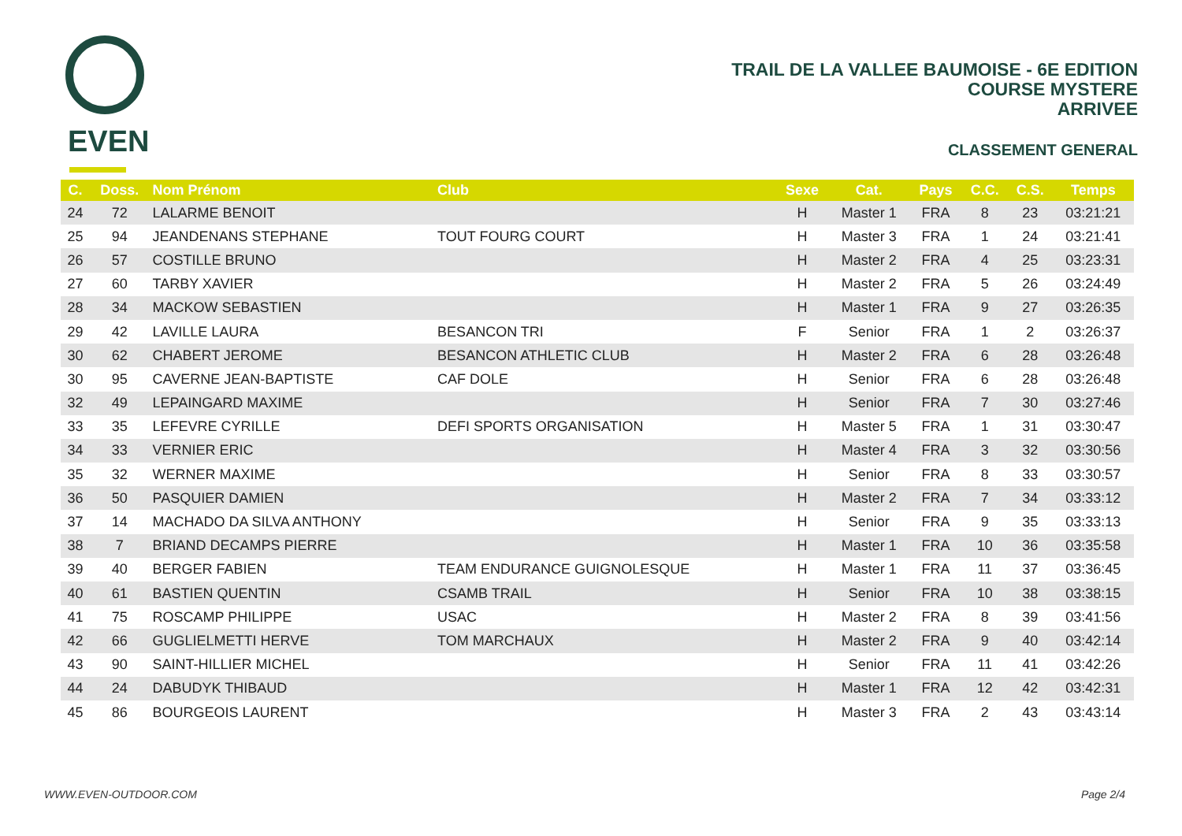EVEN
TRAIL DE LA VALLEE BAUMOISE - 6E EDITION
COURSE MYSTERE
ARRIVEE
CLASSEMENT GENERAL
| C. | Doss. | Nom Prénom | Club | Sexe | Cat. | Pays | C.C. | C.S. | Temps |
| --- | --- | --- | --- | --- | --- | --- | --- | --- | --- |
| 24 | 72 | LALARME BENOIT | | H | Master 1 | FRA | 8 | 23 | 03:21:21 |
| 25 | 94 | JEANDENANS STEPHANE | TOUT FOURG COURT | H | Master 3 | FRA | 1 | 24 | 03:21:41 |
| 26 | 57 | COSTILLE BRUNO | | H | Master 2 | FRA | 4 | 25 | 03:23:31 |
| 27 | 60 | TARBY XAVIER | | H | Master 2 | FRA | 5 | 26 | 03:24:49 |
| 28 | 34 | MACKOW SEBASTIEN | | H | Master 1 | FRA | 9 | 27 | 03:26:35 |
| 29 | 42 | LAVILLE LAURA | BESANCON TRI | F | Senior | FRA | 1 | 2 | 03:26:37 |
| 30 | 62 | CHABERT JEROME | BESANCON ATHLETIC CLUB | H | Master 2 | FRA | 6 | 28 | 03:26:48 |
| 30 | 95 | CAVERNE JEAN-BAPTISTE | CAF DOLE | H | Senior | FRA | 6 | 28 | 03:26:48 |
| 32 | 49 | LEPAINGARD MAXIME | | H | Senior | FRA | 7 | 30 | 03:27:46 |
| 33 | 35 | LEFEVRE CYRILLE | DEFI SPORTS ORGANISATION | H | Master 5 | FRA | 1 | 31 | 03:30:47 |
| 34 | 33 | VERNIER ERIC | | H | Master 4 | FRA | 3 | 32 | 03:30:56 |
| 35 | 32 | WERNER MAXIME | | H | Senior | FRA | 8 | 33 | 03:30:57 |
| 36 | 50 | PASQUIER DAMIEN | | H | Master 2 | FRA | 7 | 34 | 03:33:12 |
| 37 | 14 | MACHADO DA SILVA ANTHONY | | H | Senior | FRA | 9 | 35 | 03:33:13 |
| 38 | 7 | BRIAND DECAMPS PIERRE | | H | Master 1 | FRA | 10 | 36 | 03:35:58 |
| 39 | 40 | BERGER FABIEN | TEAM ENDURANCE GUIGNOLESQUE | H | Master 1 | FRA | 11 | 37 | 03:36:45 |
| 40 | 61 | BASTIEN QUENTIN | CSAMB TRAIL | H | Senior | FRA | 10 | 38 | 03:38:15 |
| 41 | 75 | ROSCAMP PHILIPPE | USAC | H | Master 2 | FRA | 8 | 39 | 03:41:56 |
| 42 | 66 | GUGLIELMETTI HERVE | TOM MARCHAUX | H | Master 2 | FRA | 9 | 40 | 03:42:14 |
| 43 | 90 | SAINT-HILLIER MICHEL | | H | Senior | FRA | 11 | 41 | 03:42:26 |
| 44 | 24 | DABUDYK THIBAUD | | H | Master 1 | FRA | 12 | 42 | 03:42:31 |
| 45 | 86 | BOURGEOIS LAURENT | | H | Master 3 | FRA | 2 | 43 | 03:43:14 |
WWW.EVEN-OUTDOOR.COM Page 2/4